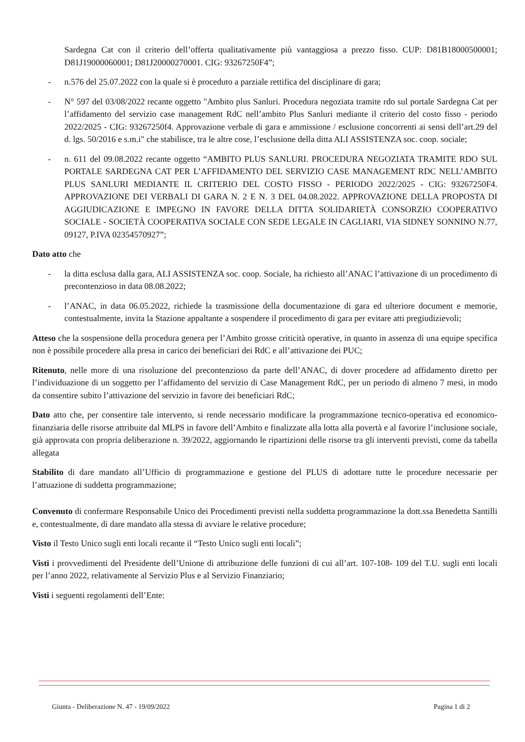Sardegna Cat con il criterio dell’offerta qualitativamente più vantaggiosa a prezzo fisso. CUP: D81B18000500001; D81J19000060001; D81J20000270001. CIG: 93267250F4”;
- n.576 del 25.07.2022 con la quale si è proceduto a parziale rettifica del disciplinare di gara;
- N° 597 del 03/08/2022 recante oggetto "Ambito plus Sanluri. Procedura negoziata tramite rdo sul portale Sardegna Cat per l’affidamento del servizio case management RdC nell’ambito Plus Sanluri mediante il criterio del costo fisso - periodo 2022/2025 - CIG: 93267250f4. Approvazione verbale di gara e ammissione / esclusione concorrenti ai sensi dell’art.29 del d. lgs. 50/2016 e s.m.i" che stabilisce, tra le altre cose, l’esclusione della ditta ALI ASSISTENZA soc. coop. sociale;
- n. 611 del 09.08.2022 recante oggetto “AMBITO PLUS SANLURI. PROCEDURA NEGOZIATA TRAMITE RDO SUL PORTALE SARDEGNA CAT PER L’AFFIDAMENTO DEL SERVIZIO CASE MANAGEMENT RDC NELL’AMBITO PLUS SANLURI MEDIANTE IL CRITERIO DEL COSTO FISSO - PERIODO 2022/2025 - CIG: 93267250F4. APPROVAZIONE DEI VERBALI DI GARA N. 2 E N. 3 DEL 04.08.2022. APPROVAZIONE DELLA PROPOSTA DI AGGIUDICAZIONE E IMPEGNO IN FAVORE DELLA DITTA SOLIDARIETÀ CONSORZIO COOPERATIVO SOCIALE - SOCIETÀ COOPERATIVA SOCIALE CON SEDE LEGALE IN CAGLIARI, VIA SIDNEY SONNINO N.77, 09127, P.IVA 02354570927”;
Dato atto che
- la ditta esclusa dalla gara, ALI ASSISTENZA soc. coop. Sociale, ha richiesto all’ANAC l’attivazione di un procedimento di precontenzioso in data 08.08.2022;
- l’ANAC, in data 06.05.2022, richiede la trasmissione della documentazione di gara ed ulteriore document e memorie, contestualmente, invita la Stazione appaltante a sospendere il procedimento di gara per evitare atti pregiudizievoli;
Atteso che la sospensione della procedura genera per l’Ambito grosse criticità operative, in quanto in assenza di una equipe specifica non è possibile procedere alla presa in carico dei beneficiari dei RdC e all’attivazione dei PUC;
Ritenuto, nelle more di una risoluzione del precontenzioso da parte dell’ANAC, di dover procedere ad affidamento diretto per l’individuazione di un soggetto per l’affidamento del servizio di Case Management RdC, per un periodo di almeno 7 mesi, in modo da consentire subito l’attivazione del servizio in favore dei beneficiari RdC;
Dato atto che, per consentire tale intervento, si rende necessario modificare la programmazione tecnico-operativa ed economico-finanziaria delle risorse attribuite dal MLPS in favore dell’Ambito e finalizzate alla lotta alla povertà e al favorire l’inclusione sociale, già approvata con propria deliberazione n. 39/2022, aggiornando le ripartizioni delle risorse tra gli interventi previsti, come da tabella allegata
Stabilito di dare mandato all’Ufficio di programmazione e gestione del PLUS di adottare tutte le procedure necessarie per l’attuazione di suddetta programmazione;
Convenuto di confermare Responsabile Unico dei Procedimenti previsti nella suddetta programmazione la dott.ssa Benedetta Santilli e, contestualmente, di dare mandato alla stessa di avviare le relative procedure;
Visto il Testo Unico sugli enti locali recante il “Testo Unico sugli enti locali”;
Visti i provvedimenti del Presidente dell’Unione di attribuzione delle funzioni di cui all’art. 107-108- 109 del T.U. sugli enti locali per l’anno 2022, relativamente al Servizio Plus e al Servizio Finanziario;
Visti i seguenti regolamenti dell’Ente:
Giunta - Deliberazione N. 47 - 19/09/2022 Pagina 1 di 2